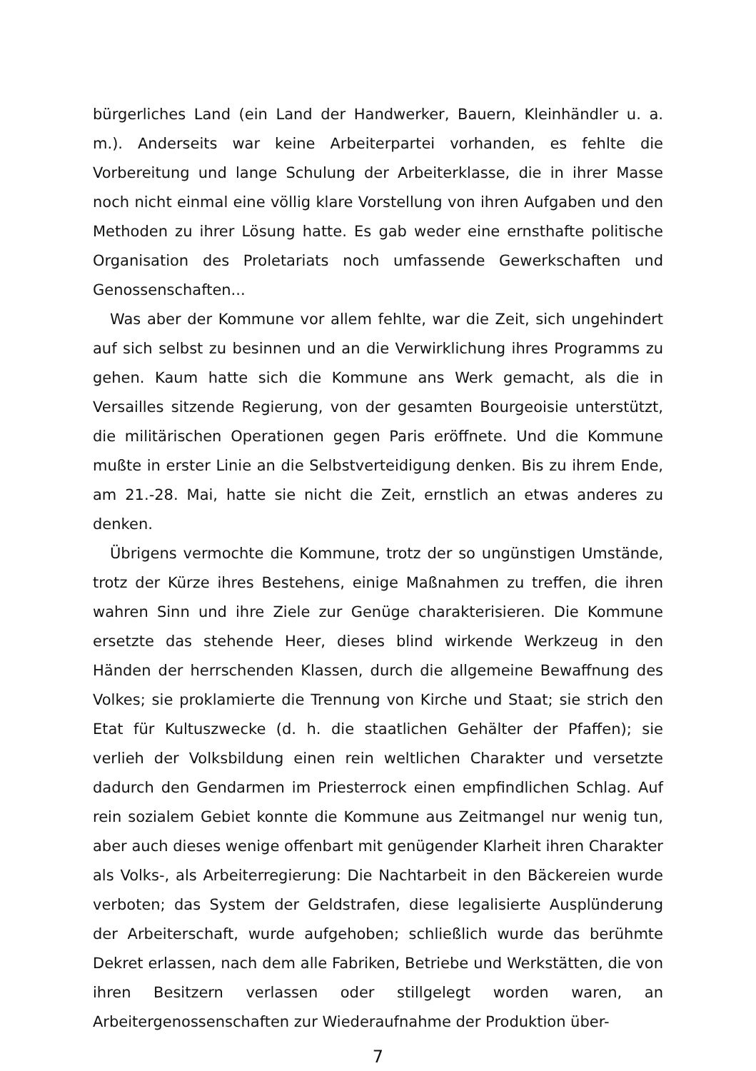bürgerliches Land (ein Land der Handwerker, Bauern, Kleinhändler u. a. m.). Anderseits war keine Arbeiterpartei vorhanden, es fehlte die Vorbereitung und lange Schulung der Arbeiterklasse, die in ihrer Masse noch nicht einmal eine völlig klare Vorstellung von ihren Aufgaben und den Methoden zu ihrer Lösung hatte. Es gab weder eine ernsthafte politische Organisation des Proletariats noch umfassende Gewerkschaften und Genossenschaften...
Was aber der Kommune vor allem fehlte, war die Zeit, sich ungehindert auf sich selbst zu besinnen und an die Verwirklichung ihres Programms zu gehen. Kaum hatte sich die Kommune ans Werk gemacht, als die in Versailles sitzende Regierung, von der gesamten Bourgeoisie unterstützt, die militärischen Operationen gegen Paris eröffnete. Und die Kommune mußte in erster Linie an die Selbstverteidigung denken. Bis zu ihrem Ende, am 21.-28. Mai, hatte sie nicht die Zeit, ernstlich an etwas anderes zu denken.
Übrigens vermochte die Kommune, trotz der so ungünstigen Umstände, trotz der Kürze ihres Bestehens, einige Maßnahmen zu treffen, die ihren wahren Sinn und ihre Ziele zur Genüge charakterisieren. Die Kommune ersetzte das stehende Heer, dieses blind wirkende Werkzeug in den Händen der herrschenden Klassen, durch die allgemeine Bewaffnung des Volkes; sie proklamierte die Trennung von Kirche und Staat; sie strich den Etat für Kultuszwecke (d. h. die staatlichen Gehälter der Pfaffen); sie verlieh der Volksbildung einen rein weltlichen Charakter und versetzte dadurch den Gendarmen im Priesterrock einen empfindlichen Schlag. Auf rein sozialem Gebiet konnte die Kommune aus Zeitmangel nur wenig tun, aber auch dieses wenige offenbart mit genügender Klarheit ihren Charakter als Volks-, als Arbeiterregierung: Die Nachtarbeit in den Bäckereien wurde verboten; das System der Geldstrafen, diese legalisierte Ausplünderung der Arbeiterschaft, wurde aufgehoben; schließlich wurde das berühmte Dekret erlassen, nach dem alle Fabriken, Betriebe und Werkstätten, die von ihren Besitzern verlassen oder stillgelegt worden waren, an Arbeitergenossenschaften zur Wiederaufnahme der Produktion über-
7